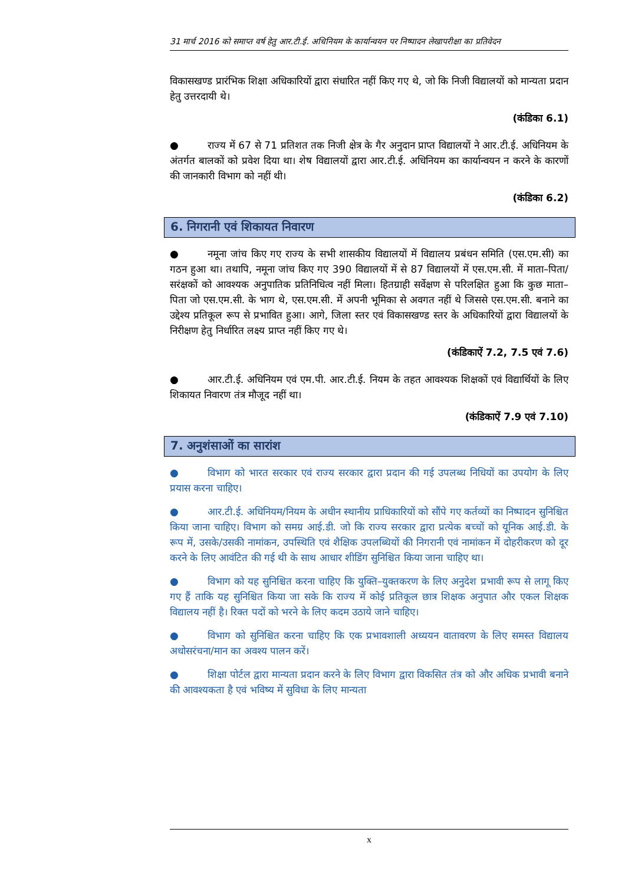31 मार्च 2016 को समाप्त वर्ष हेतु आर.टी.ई. अधिनियम के कार्यान्वयन पर निष्पादन लेखापरीक्षा का प्रतिवेदन
विकासखण्ड प्रारंभिक शिक्षा अधिकारियों द्वारा संधारित नहीं किए गए थे, जो कि निजी विद्यालयों को मान्यता प्रदान हेतु उत्तरदायी थे।
(कंडिका 6.1)
● राज्य में 67 से 71 प्रतिशत तक निजी क्षेत्र के गैर अनुदान प्राप्त विद्यालयों ने आर.टी.ई. अधिनियम के अंतर्गत बालकों को प्रवेश दिया था। शेष विद्यालयों द्वारा आर.टी.ई. अधिनियम का कार्यान्वयन न करने के कारणों की जानकारी विभाग को नहीं थी।
(कंडिका 6.2)
6. निगरानी एवं शिकायत निवारण
● नमूना जांच किए गए राज्य के सभी शासकीय विद्यालयों में विद्यालय प्रबंधन समिति (एस.एम.सी) का गठन हुआ था। तथापि, नमूना जांच किए गए 390 विद्यालयों में से 87 विद्यालयों में एस.एम.सी. में माता–पिता/सरंक्षकों को आवश्यक अनुपातिक प्रतिनिधित्व नहीं मिला। हितग्राही सर्वेक्षण से परिलक्षित हुआ कि कुछ माता–पिता जो एस.एम.सी. के भाग थे, एस.एम.सी. में अपनी भूमिका से अवगत नहीं थे जिससे एस.एम.सी. बनाने का उद्देश्य प्रतिकूल रूप से प्रभावित हुआ। आगे, जिला स्तर एवं विकासखण्ड स्तर के अधिकारियों द्वारा विद्यालयों के निरीक्षण हेतु निर्धारित लक्ष्य प्राप्त नहीं किए गए थे।
(कंडिकाऐं 7.2, 7.5 एवं 7.6)
● आर.टी.ई. अधिनियम एवं एम.पी. आर.टी.ई. नियम के तहत आवश्यक शिक्षकों एवं विद्यार्थियों के लिए शिकायत निवारण तंत्र मौजूद नहीं था।
(कंडिकाऐं 7.9 एवं 7.10)
7. अनुशंसाओं का सारांश
● विभाग को भारत सरकार एवं राज्य सरकार द्वारा प्रदान की गई उपलब्ध निधियों का उपयोग के लिए प्रयास करना चाहिए।
● आर.टी.ई. अधिनियम/नियम के अधीन स्थानीय प्राधिकारियों को सौंपे गए कर्तव्यों का निष्पादन सुनिश्चित किया जाना चाहिए। विभाग को समग्र आई.डी. जो कि राज्य सरकार द्वारा प्रत्येक बच्चों को यूनिक आई.डी. के रूप में, उसके/उसकी नामांकन, उपस्थिति एवं शैक्षिक उपलब्धियों की निगरानी एवं नामांकन में दोहरीकरण को दूर करने के लिए आवंटित की गई थी के साथ आधार शीडिंग सुनिश्चित किया जाना चाहिए था।
● विभाग को यह सुनिश्चित करना चाहिए कि युक्ति–युक्तकरण के लिए अनुदेश प्रभावी रूप से लागू किए गए हैं ताकि यह सुनिश्चित किया जा सके कि राज्य में कोई प्रतिकूल छात्र शिक्षक अनुपात और एकल शिक्षक विद्यालय नहीं है। रिक्त पदों को भरने के लिए कदम उठाये जाने चाहिए।
● विभाग को सुनिश्चित करना चाहिए कि एक प्रभावशाली अध्ययन वातावरण के लिए समस्त विद्यालय अधोसरंचना/मान का अवश्य पालन करें।
● शिक्षा पोर्टल द्वारा मान्यता प्रदान करने के लिए विभाग द्वारा विकसित तंत्र को और अधिक प्रभावी बनाने की आवश्यकता है एवं भविष्य में सुविधा के लिए मान्यता
x